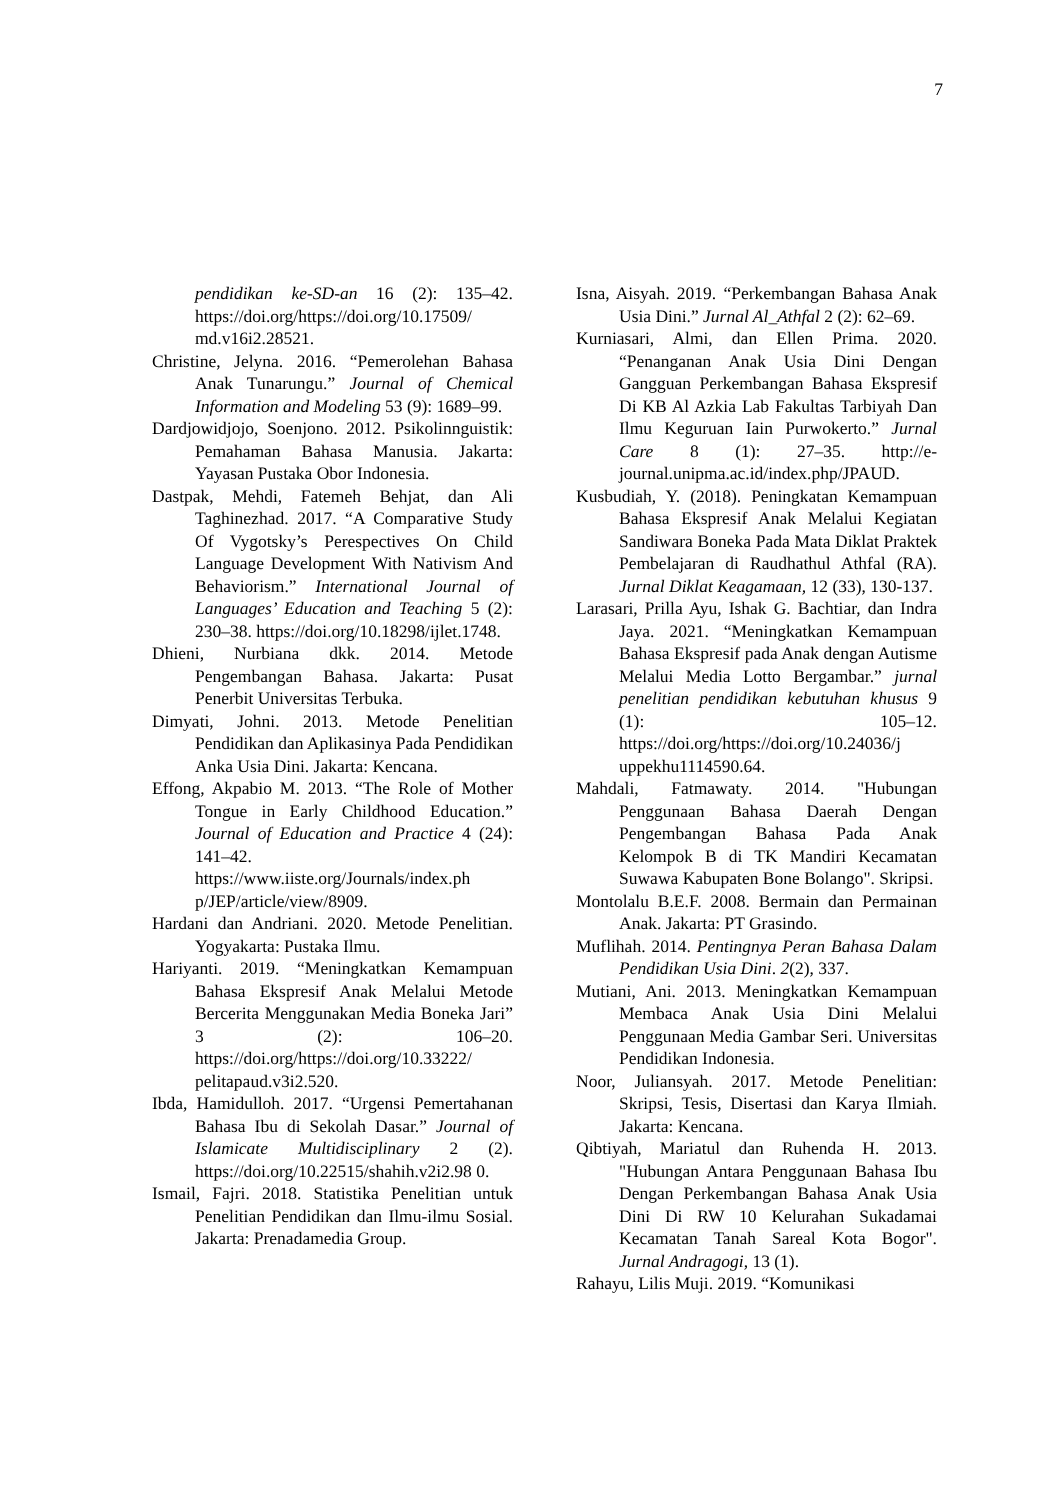7
pendidikan ke-SD-an 16 (2): 135–42. https://doi.org/https://doi.org/10.17509/ md.v16i2.28521.
Christine, Jelyna. 2016. “Pemerolehan Bahasa Anak Tunarungu.” Journal of Chemical Information and Modeling 53 (9): 1689–99.
Dardjowidjojo, Soenjono. 2012. Psikolinnguistik: Pemahaman Bahasa Manusia. Jakarta: Yayasan Pustaka Obor Indonesia.
Dastpak, Mehdi, Fatemeh Behjat, dan Ali Taghinezhad. 2017. “A Comparative Study Of Vygotsky’s Perespectives On Child Language Development With Nativism And Behaviorism.” International Journal of Languages’ Education and Teaching 5 (2): 230–38. https://doi.org/10.18298/ijlet.1748.
Dhieni, Nurbiana dkk. 2014. Metode Pengembangan Bahasa. Jakarta: Pusat Penerbit Universitas Terbuka.
Dimyati, Johni. 2013. Metode Penelitian Pendidikan dan Aplikasinya Pada Pendidikan Anka Usia Dini. Jakarta: Kencana.
Effong, Akpabio M. 2013. “The Role of Mother Tongue in Early Childhood Education.” Journal of Education and Practice 4 (24): 141–42. https://www.iiste.org/Journals/index.ph p/JEP/article/view/8909.
Hardani dan Andriani. 2020. Metode Penelitian. Yogyakarta: Pustaka Ilmu.
Hariyanti. 2019. “Meningkatkan Kemampuan Bahasa Ekspresif Anak Melalui Metode Bercerita Menggunakan Media Boneka Jari” 3 (2): 106–20. https://doi.org/https://doi.org/10.33222/ pelitapaud.v3i2.520.
Ibda, Hamidulloh. 2017. “Urgensi Pemertahanan Bahasa Ibu di Sekolah Dasar.” Journal of Islamicate Multidisciplinary 2 (2). https://doi.org/10.22515/shahih.v2i2.98 0.
Ismail, Fajri. 2018. Statistika Penelitian untuk Penelitian Pendidikan dan Ilmu-ilmu Sosial. Jakarta: Prenadamedia Group.
Isna, Aisyah. 2019. “Perkembangan Bahasa Anak Usia Dini.” Jurnal Al_Athfal 2 (2): 62–69.
Kurniasari, Almi, dan Ellen Prima. 2020. “Penanganan Anak Usia Dini Dengan Gangguan Perkembangan Bahasa Ekspresif Di KB Al Azkia Lab Fakultas Tarbiyah Dan Ilmu Keguruan Iain Purwokerto.” Jurnal Care 8 (1): 27–35. http://e-journal.unipma.ac.id/index.php/JPAUD.
Kusbudiah, Y. (2018). Peningkatan Kemampuan Bahasa Ekspresif Anak Melalui Kegiatan Sandiwara Boneka Pada Mata Diklat Praktek Pembelajaran di Raudhathul Athfal (RA). Jurnal Diklat Keagamaan, 12 (33), 130-137.
Larasari, Prilla Ayu, Ishak G. Bachtiar, dan Indra Jaya. 2021. “Meningkatkan Kemampuan Bahasa Ekspresif pada Anak dengan Autisme Melalui Media Lotto Bergambar.” jurnal penelitian pendidikan kebutuhan khusus 9 (1): 105–12. https://doi.org/https://doi.org/10.24036/j uppekhu1114590.64.
Mahdali, Fatmawaty. 2014. "Hubungan Penggunaan Bahasa Daerah Dengan Pengembangan Bahasa Pada Anak Kelompok B di TK Mandiri Kecamatan Suwawa Kabupaten Bone Bolango". Skripsi.
Montolalu B.E.F. 2008. Bermain dan Permainan Anak. Jakarta: PT Grasindo.
Muflihah. 2014. Pentingnya Peran Bahasa Dalam Pendidikan Usia Dini. 2(2), 337.
Mutiani, Ani. 2013. Meningkatkan Kemampuan Membaca Anak Usia Dini Melalui Penggunaan Media Gambar Seri. Universitas Pendidikan Indonesia.
Noor, Juliansyah. 2017. Metode Penelitian: Skripsi, Tesis, Disertasi dan Karya Ilmiah. Jakarta: Kencana.
Qibtiyah, Mariatul dan Ruhenda H. 2013. "Hubungan Antara Penggunaan Bahasa Ibu Dengan Perkembangan Bahasa Anak Usia Dini Di RW 10 Kelurahan Sukadamai Kecamatan Tanah Sareal Kota Bogor". Jurnal Andragogi, 13 (1).
Rahayu, Lilis Muji. 2019. “Komunikasi